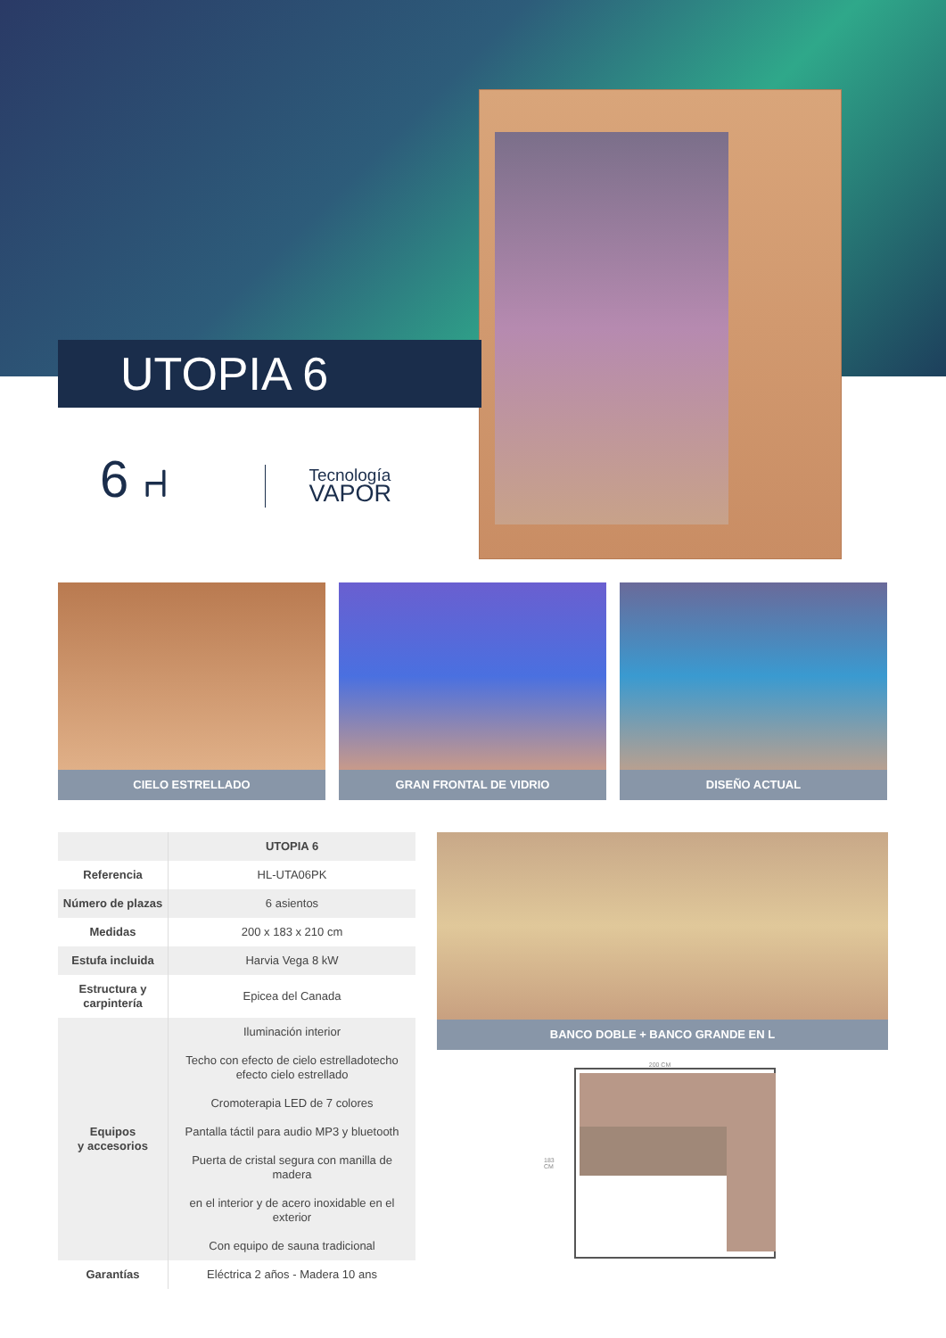UTOPIA 6
6 ⑁
Tecnología
VAPOR
CIELO ESTRELLADO GRAN FRONTAL DE VIDRIO DISEÑO ACTUAL
| | UTOPIA 6 |
| --- | --- |
| Referencia | HL-UTA06PK |
| Número de plazas | 6 asientos |
| Medidas | 200 x 183 x 210 cm |
| Estufa incluida | Harvia Vega 8 kW |
| Estructura y carpintería | Epicea del Canada |
| Equipos y accesorios | Iluminación interior Techo con efecto de cielo estrelladotecho efecto cielo estrellado Cromoterapia LED de 7 colores Pantalla táctil para audio MP3 y bluetooth Puerta de cristal segura con manilla de madera en el interior y de acero inoxidable en el exterior Con equipo de sauna tradicional |
| Garantías | Eléctrica 2 años - Madera 10 ans |
BANCO DOBLE + BANCO GRANDE EN L
200 CM
183 CM